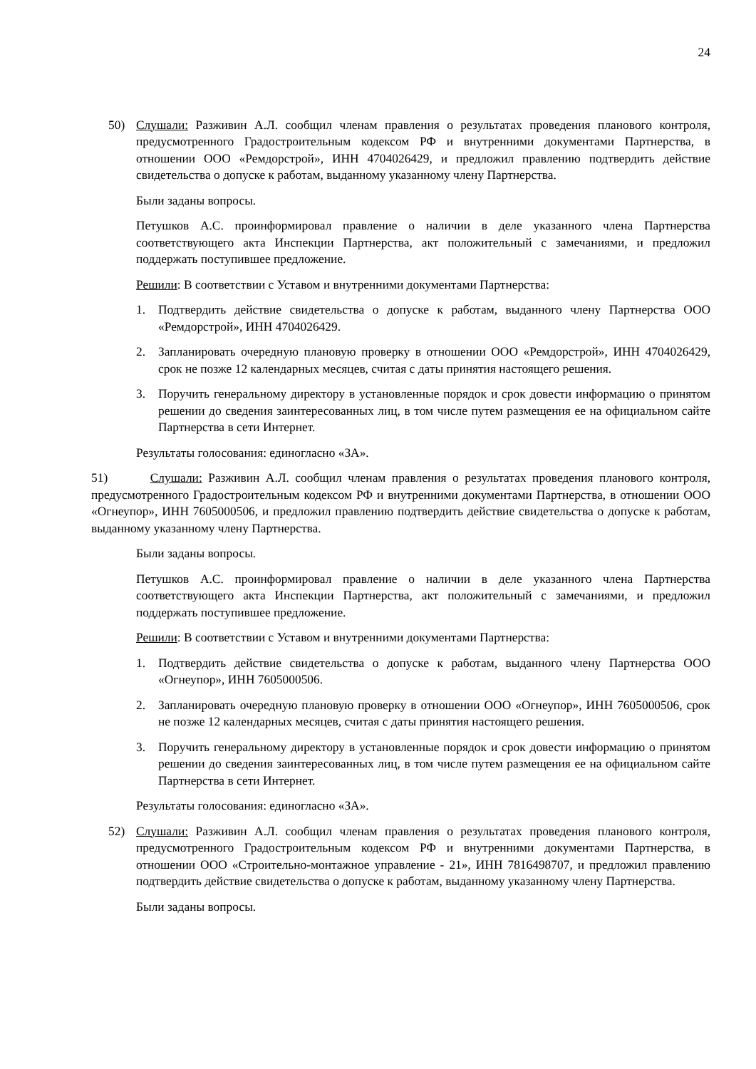24
50) Слушали: Разживин А.Л. сообщил членам правления о результатах проведения планового контроля, предусмотренного Градостроительным кодексом РФ и внутренними документами Партнерства, в отношении ООО «Ремдорстрой», ИНН 4704026429, и предложил правлению подтвердить действие свидетельства о допуске к работам, выданному указанному члену Партнерства.
Были заданы вопросы.
Петушков А.С. проинформировал правление о наличии в деле указанного члена Партнерства соответствующего акта Инспекции Партнерства, акт положительный с замечаниями, и предложил поддержать поступившее предложение.
Решили: В соответствии с Уставом и внутренними документами Партнерства:
1. Подтвердить действие свидетельства о допуске к работам, выданного члену Партнерства ООО «Ремдорстрой», ИНН 4704026429.
2. Запланировать очередную плановую проверку в отношении ООО «Ремдорстрой», ИНН 4704026429, срок не позже 12 календарных месяцев, считая с даты принятия настоящего решения.
3. Поручить генеральному директору в установленные порядок и срок довести информацию о принятом решении до сведения заинтересованных лиц, в том числе путем размещения ее на официальном сайте Партнерства в сети Интернет.
Результаты голосования: единогласно «ЗА».
51) Слушали: Разживин А.Л. сообщил членам правления о результатах проведения планового контроля, предусмотренного Градостроительным кодексом РФ и внутренними документами Партнерства, в отношении ООО «Огнеупор», ИНН 7605000506, и предложил правлению подтвердить действие свидетельства о допуске к работам, выданному указанному члену Партнерства.
Были заданы вопросы.
Петушков А.С. проинформировал правление о наличии в деле указанного члена Партнерства соответствующего акта Инспекции Партнерства, акт положительный с замечаниями, и предложил поддержать поступившее предложение.
Решили: В соответствии с Уставом и внутренними документами Партнерства:
1. Подтвердить действие свидетельства о допуске к работам, выданного члену Партнерства ООО «Огнеупор», ИНН 7605000506.
2. Запланировать очередную плановую проверку в отношении ООО «Огнеупор», ИНН 7605000506, срок не позже 12 календарных месяцев, считая с даты принятия настоящего решения.
3. Поручить генеральному директору в установленные порядок и срок довести информацию о принятом решении до сведения заинтересованных лиц, в том числе путем размещения ее на официальном сайте Партнерства в сети Интернет.
Результаты голосования: единогласно «ЗА».
52) Слушали: Разживин А.Л. сообщил членам правления о результатах проведения планового контроля, предусмотренного Градостроительным кодексом РФ и внутренними документами Партнерства, в отношении ООО «Строительно-монтажное управление - 21», ИНН 7816498707, и предложил правлению подтвердить действие свидетельства о допуске к работам, выданному указанному члену Партнерства.
Были заданы вопросы.